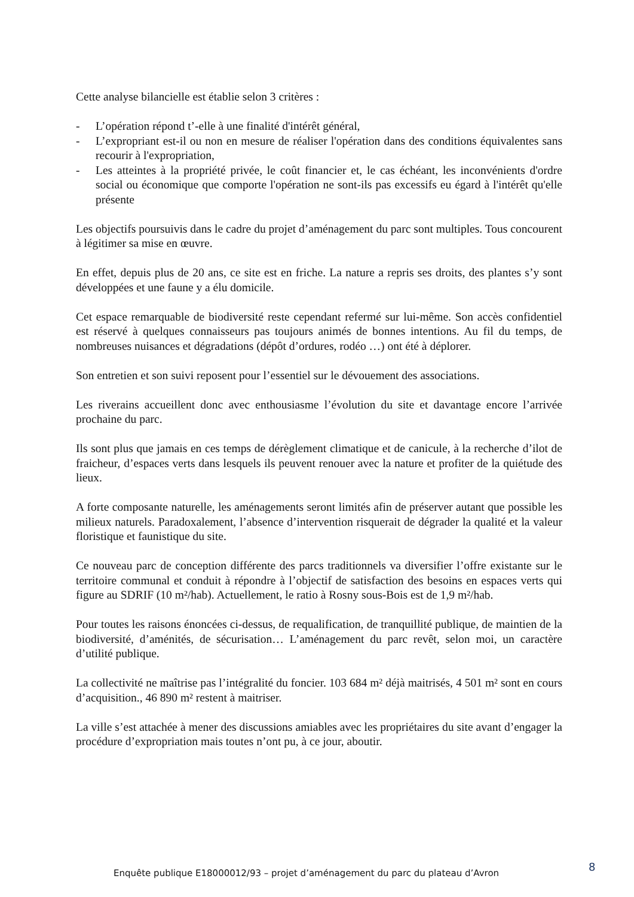Cette analyse bilancielle est établie selon 3 critères :
- L’opération répond t’-elle à une finalité d'intérêt général,
- L’expropriant est-il ou non en mesure de réaliser l'opération dans des conditions équivalentes sans recourir à l'expropriation,
- Les atteintes à la propriété privée, le coût financier et, le cas échéant, les inconvénients d'ordre social ou économique que comporte l'opération ne sont-ils pas excessifs eu égard à l'intérêt qu'elle présente
Les objectifs poursuivis dans le cadre du projet d’aménagement du parc sont multiples. Tous concourent à légitimer sa mise en œuvre.
En effet, depuis plus de 20 ans, ce site est en friche. La nature a repris ses droits, des plantes s’y sont développées et une faune y a élu domicile.
Cet espace remarquable de biodiversité reste cependant refermé sur lui-même. Son accès confidentiel est réservé à quelques connaisseurs pas toujours animés de bonnes intentions. Au fil du temps, de nombreuses nuisances et dégradations (dépôt d’ordures, rodéo …) ont été à déplorer.
Son entretien et son suivi reposent pour l’essentiel sur le dévouement des associations.
Les riverains accueillent donc avec enthousiasme l’évolution du site et davantage encore l’arrivée prochaine du parc.
Ils sont plus que jamais en ces temps de dérèglement climatique et de canicule, à la recherche d’ilot de fraicheur, d’espaces verts dans lesquels ils peuvent renouer avec la nature et profiter de la quiétude des lieux.
A forte composante naturelle, les aménagements seront limités afin de préserver autant que possible les milieux naturels. Paradoxalement, l’absence d’intervention risquerait de dégrader la qualité et la valeur floristique et faunistique du site.
Ce nouveau parc de conception différente des parcs traditionnels va diversifier l’offre existante sur le territoire communal et conduit à répondre à l’objectif de satisfaction des besoins en espaces verts qui figure au SDRIF (10 m²/hab). Actuellement, le ratio à Rosny sous-Bois est de 1,9 m²/hab.
Pour toutes les raisons énoncées ci-dessus, de requalification, de tranquillité publique, de maintien de la biodiversité, d’aménités, de sécurisation… L’aménagement du parc revêt, selon moi, un caractère d’utilité publique.
La collectivité ne maîtrise pas l’intégralité du foncier. 103 684 m² déjà maitrisés, 4 501 m² sont en cours d’acquisition., 46 890 m² restent à maitriser.
La ville s’est attachée à mener des discussions amiables avec les propriétaires du site avant d’engager la procédure d’expropriation mais toutes n’ont pu, à ce jour, aboutir.
Enquête publique E18000012/93 – projet d’aménagement du parc du plateau d’Avron 8